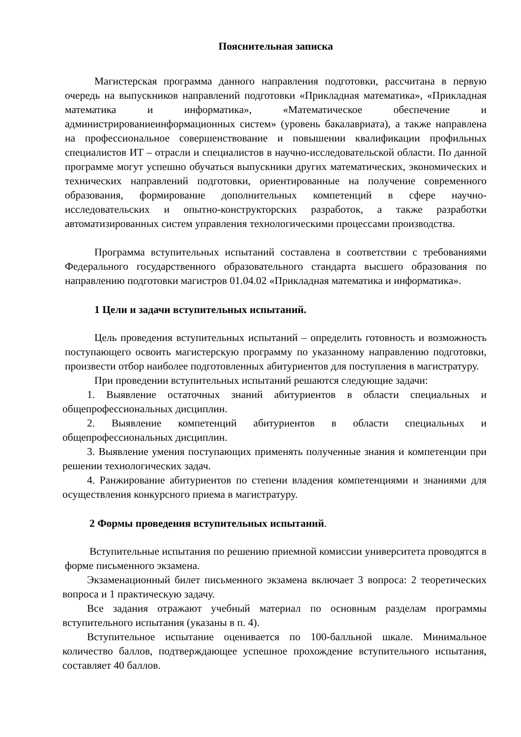Пояснительная записка
Магистерская программа данного направления подготовки, рассчитана в первую очередь на выпускников направлений подготовки «Прикладная математика», «Прикладная математика и информатика», «Математическое обеспечение и администрированиеинформационных систем» (уровень бакалавриата), а также направлена на профессиональное совершенствование и повышении квалификации профильных специалистов ИТ – отрасли и специалистов в научно-исследовательской области. По данной программе могут успешно обучаться выпускники других математических, экономических и технических направлений подготовки, ориентированные на получение современного образования, формирование дополнительных компетенций в сфере научно-исследовательских и опытно-конструкторских разработок, а также разработки автоматизированных систем управления технологическими процессами производства.
Программа вступительных испытаний составлена в соответствии с требованиями Федерального государственного образовательного стандарта высшего образования по направлению подготовки магистров 01.04.02 «Прикладная математика и информатика».
1 Цели и задачи вступительных испытаний.
Цель проведения вступительных испытаний – определить готовность и возможность поступающего освоить магистерскую программу по указанному направлению подготовки, произвести отбор наиболее подготовленных абитуриентов для поступления в магистратуру.
При проведении вступительных испытаний решаются следующие задачи:
1. Выявление остаточных знаний абитуриентов в области специальных и общепрофессиональных дисциплин.
2. Выявление компетенций абитуриентов в области специальных и общепрофессиональных дисциплин.
3. Выявление умения поступающих применять полученные знания и компетенции при решении технологических задач.
4. Ранжирование абитуриентов по степени владения компетенциями и знаниями для осуществления конкурсного приема в магистратуру.
2 Формы проведения вступительных испытаний.
Вступительные испытания по решению приемной комиссии университета проводятся в форме письменного экзамена.
Экзаменационный билет письменного экзамена включает 3 вопроса: 2 теоретических вопроса и 1 практическую задачу.
Все задания отражают учебный материал по основным разделам программы вступительного испытания (указаны в п. 4).
Вступительное испытание оценивается по 100-балльной шкале. Минимальное количество баллов, подтверждающее успешное прохождение вступительного испытания, составляет 40 баллов.